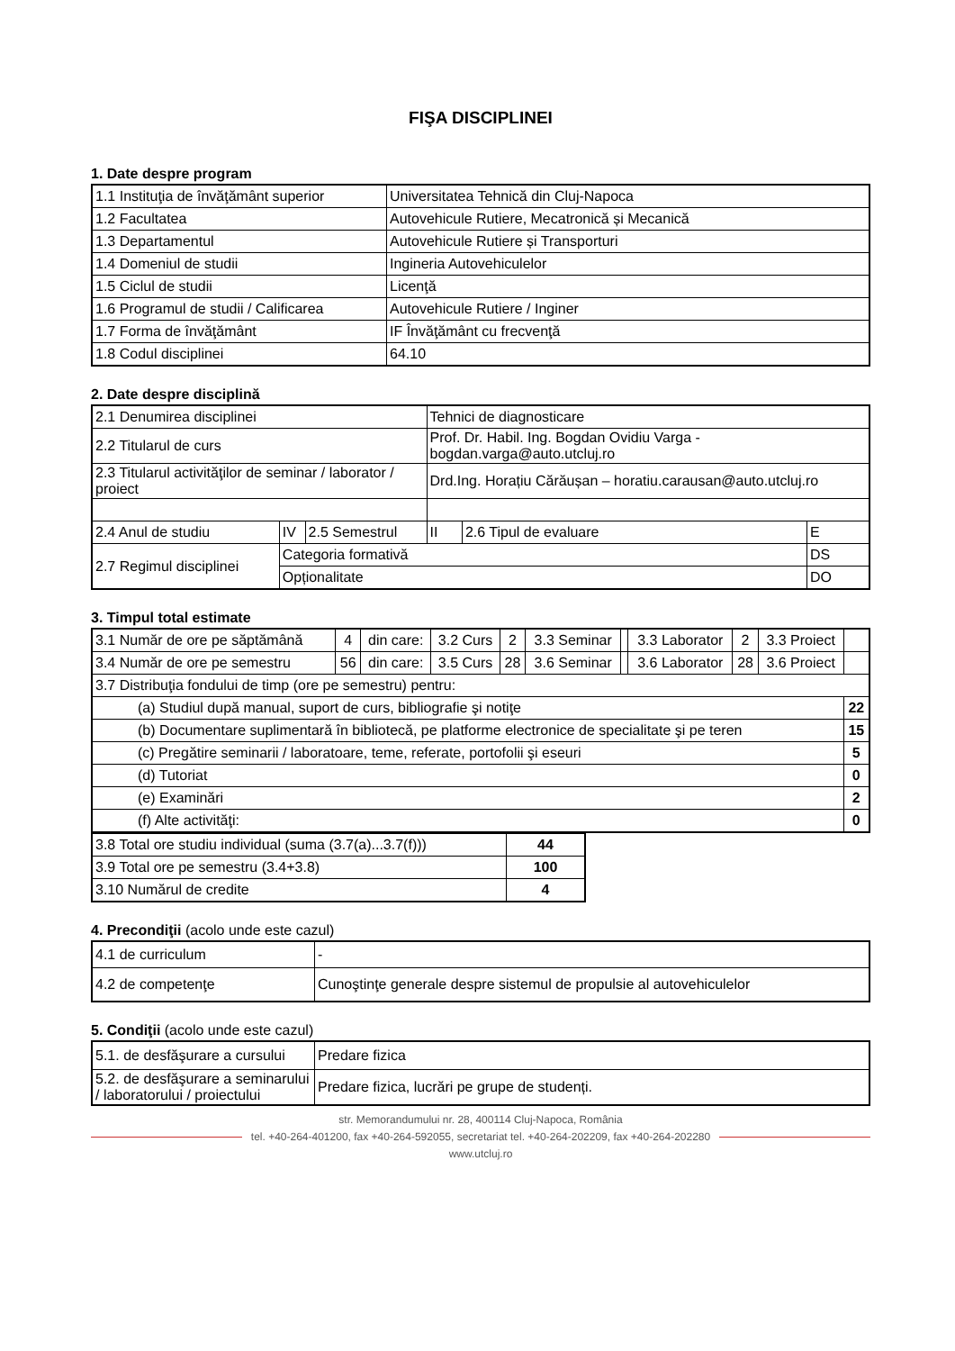FIŞA DISCIPLINEI
1. Date despre program
| 1.1 Instituţia de învăţământ superior | Universitatea Tehnică din Cluj-Napoca |
| 1.2 Facultatea | Autovehicule Rutiere, Mecatronică și Mecanică |
| 1.3 Departamentul | Autovehicule Rutiere și Transporturi |
| 1.4 Domeniul de studii | Ingineria Autovehiculelor |
| 1.5 Ciclul de studii | Licenţă |
| 1.6 Programul de studii / Calificarea | Autovehicule Rutiere / Inginer |
| 1.7 Forma de învăţământ | IF Învăţământ cu frecvenţă |
| 1.8 Codul disciplinei | 64.10 |
2. Date despre disciplină
| 2.1 Denumirea disciplinei | | | Tehnici de diagnosticare | | |
| 2.2 Titularul de curs | | | Prof. Dr. Habil. Ing. Bogdan Ovidiu Varga - bogdan.varga@auto.utcluj.ro | | |
| 2.3 Titularul activităţilor de seminar / laborator / proiect | | | Drd.Ing. Horațiu Cărăușan – horatiu.carausan@auto.utcluj.ro | | |
| 2.4 Anul de studiu | IV | 2.5 Semestrul | II | 2.6 Tipul de evaluare | E |
| 2.7 Regimul disciplinei | Categoria formativă | | | | DS |
| | Opționalitate | | | | DO |
3. Timpul total estimate
| 3.1 Număr de ore pe săptămână | 4 | din care: | 3.2 Curs | 2 | 3.3 Seminar | | 3.3 Laborator | 2 | 3.3 Proiect | |
| 3.4 Număr de ore pe semestru | 56 | din care: | 3.5 Curs | 28 | 3.6 Seminar | | 3.6 Laborator | 28 | 3.6 Proiect | |
| 3.7 Distribuţia fondului de timp (ore pe semestru) pentru: | | | | | | | | | | |
| (a) Studiul după manual, suport de curs, bibliografie şi notiţe | | | | | | | | | | 22 |
| (b) Documentare suplimentară în bibliotecă, pe platforme electronice de specialitate şi pe teren | | | | | | | | | | 15 |
| (c) Pregătire seminarii / laboratoare, teme, referate, portofolii şi eseuri | | | | | | | | | | 5 |
| (d) Tutoriat | | | | | | | | | | 0 |
| (e) Examinări | | | | | | | | | | 2 |
| (f) Alte activităţi: | | | | | | | | | | 0 |
| 3.8 Total ore studiu individual (suma (3.7(a)...3.7(f))) | 44 |
| 3.9 Total ore pe semestru (3.4+3.8) | 100 |
| 3.10 Numărul de credite | 4 |
4. Precondiţii (acolo unde este cazul)
| 4.1 de curriculum | - |
| 4.2 de competenţe | Cunoştinţe generale despre sistemul de propulsie al autovehiculelor |
5. Condiţii (acolo unde este cazul)
| 5.1. de desfăşurare a cursului | Predare fizica |
| 5.2. de desfăşurare a seminarului / laboratorului / proiectului | Predare fizica, lucrări pe grupe de studenți. |
str. Memorandumului nr. 28, 400114 Cluj-Napoca, România
tel. +40-264-401200, fax +40-264-592055, secretariat tel. +40-264-202209, fax +40-264-202280
www.utcluj.ro